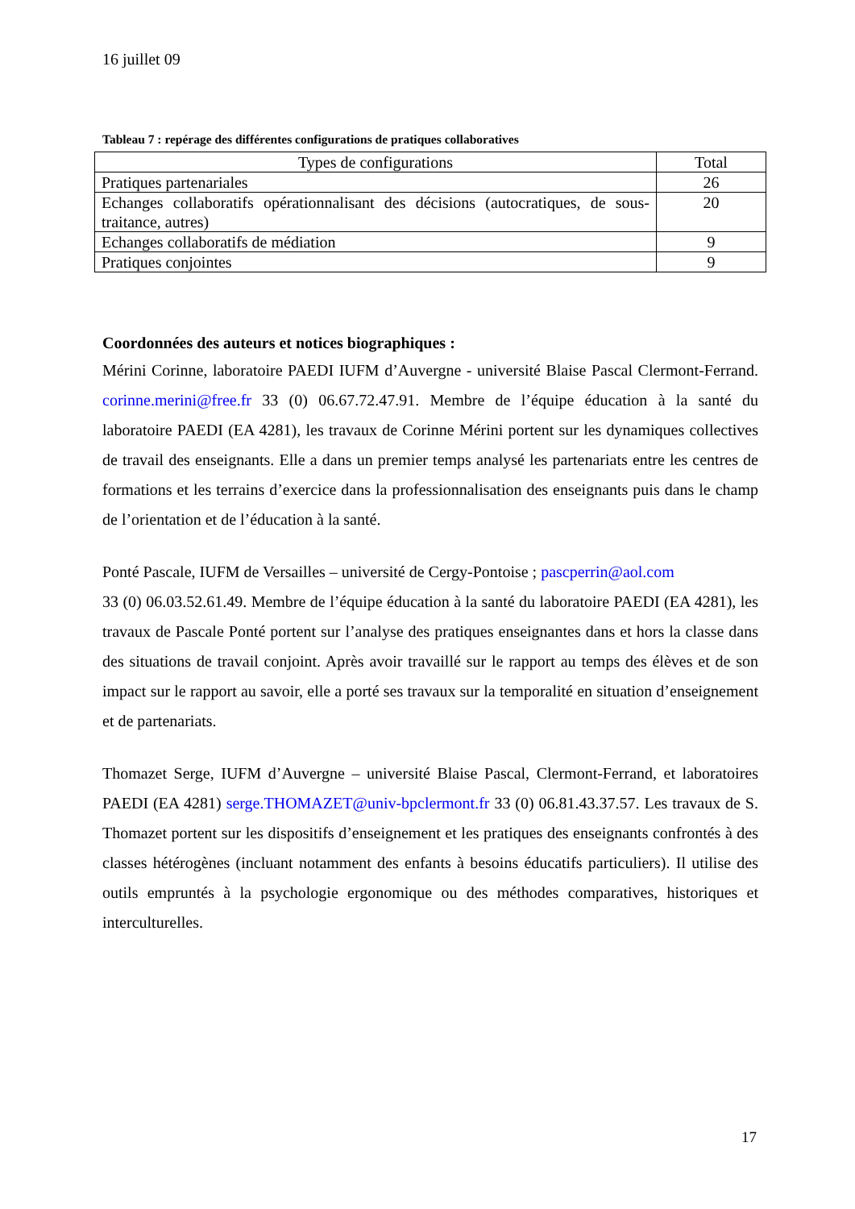16 juillet 09
Tableau 7 : repérage des différentes configurations de pratiques collaboratives
| Types de configurations | Total |
| --- | --- |
| Pratiques partenariales | 26 |
| Echanges collaboratifs opérationnalisant des décisions (autocratiques, de sous-traitance, autres) | 20 |
| Echanges collaboratifs de médiation | 9 |
| Pratiques conjointes | 9 |
Coordonnées des auteurs et notices biographiques :
Mérini Corinne, laboratoire PAEDI IUFM d’Auvergne - université Blaise Pascal Clermont-Ferrand. corinne.merini@free.fr 33 (0) 06.67.72.47.91. Membre de l’équipe éducation à la santé du laboratoire PAEDI (EA 4281), les travaux de Corinne Mérini portent sur les dynamiques collectives de travail des enseignants. Elle a dans un premier temps analysé les partenariats entre les centres de formations et les terrains d’exercice dans la professionnalisation des enseignants puis dans le champ de l’orientation et de l’éducation à la santé.
Ponté Pascale, IUFM de Versailles – université de Cergy-Pontoise ; pascperrin@aol.com
33 (0) 06.03.52.61.49. Membre de l’équipe éducation à la santé du laboratoire PAEDI (EA 4281), les travaux de Pascale Ponté portent sur l’analyse des pratiques enseignantes dans et hors la classe dans des situations de travail conjoint. Après avoir travaillé sur le rapport au temps des élèves et de son impact sur le rapport au savoir, elle a porté ses travaux sur la temporalité en situation d’enseignement et de partenariats.
Thomazet Serge, IUFM d’Auvergne – université Blaise Pascal, Clermont-Ferrand, et laboratoires PAEDI (EA 4281) serge.THOMAZET@univ-bpclermont.fr 33 (0) 06.81.43.37.57. Les travaux de S. Thomazet portent sur les dispositifs d’enseignement et les pratiques des enseignants confrontés à des classes hétérogènes (incluant notamment des enfants à besoins éducatifs particuliers). Il utilise des outils empruntés à la psychologie ergonomique ou des méthodes comparatives, historiques et interculturelles.
17